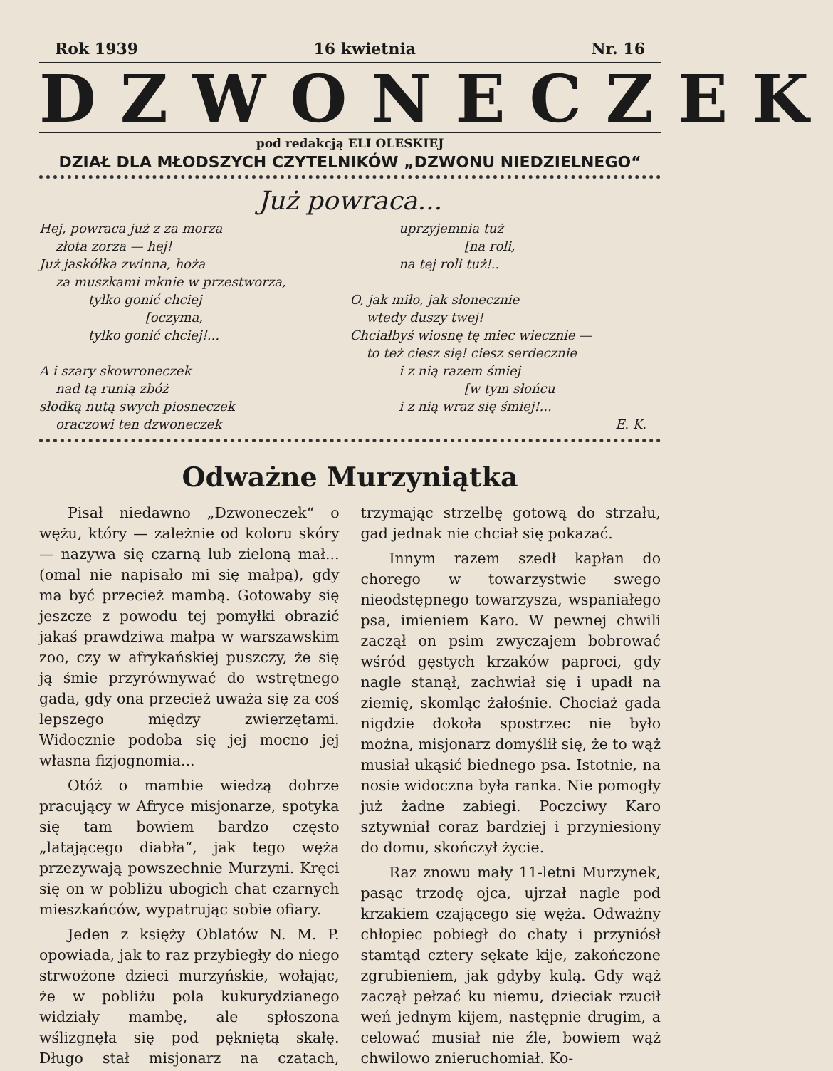Rok 1939 16 kwietnia Nr. 16
DZWONECZEK
pod redakcją ELI OLESKIEJ
DZIAŁ DLA MŁODSZYCH CZYTELNIKÓW „DZWONU NIEDZIELNEGO“
Już powraca...
Hej, powraca już z za morza
złota zorza — hej!
Już jaskółka zwinna, hoża
za muszkami mknie w przestworza,
tylko gonić chciej
[oczyma,
tylko gonić chciej!...
A i szary skowroneczek
nad tą runią zbóż
słodką nutą swych piosneczek
oraczowi ten dzwoneczek
uprzyjemnia tuż
[na roli,
na tej roli tuż!..
O, jak miło, jak słonecznie
wtedy duszy twej!
Chciałbyś wiosnę tę miec wiecznie —
to też ciesz się! ciesz serdecznie
i z nią razem śmiej
[w tym słońcu
i z nią wraz się śmiej!...
E. K.
Odważne Murzyniątka
Pisał niedawno „Dzwoneczek“ o wężu, który — zależnie od koloru skóry — nazywa się czarną lub zieloną mał... (omal nie napisało mi się małpą), gdy ma być przecież mambą. Gotowaby się jeszcze z powodu tej pomyłki obrazić jakaś prawdziwa małpa w warszawskim zoo, czy w afrykańskiej puszczy, że się ją śmie przyrównywać do wstrętnego gada, gdy ona przecież uważa się za coś lepszego między zwierzętami. Widocznie podoba się jej mocno jej własna fizjognomia...
Otóż o mambie wiedzą dobrze pracujący w Afryce misjonarze, spotyka się tam bowiem bardzo często „latającego diabła“, jak tego węża przezywają powszechnie Murzyni. Kręci się on w pobliżu ubogich chat czarnych mieszkańców, wypatrując sobie ofiary.
Jeden z księży Oblatów N. M. P. opowiada, jak to raz przybiegły do niego strwożone dzieci murzyńskie, wołając, że w pobliżu pola kukurydzianego widziały mambę, ale spłoszona wślizgnęła się pod pękniętą skałę. Długo stał misjonarz na czatach, trzymając strzelbę gotową do strzału, gad jednak nie chciał się pokazać.
Innym razem szedł kapłan do chorego w towarzystwie swego nieodstępnego towarzysza, wspaniałego psa, imieniem Karo. W pewnej chwili zaczął on psim zwyczajem bobrować wśród gęstych krzaków paproci, gdy nagle stanął, zachwiał się i upadł na ziemię, skomląc żałośnie. Chociaż gada nigdzie dokoła spostrzec nie było można, misjonarz domyślił się, że to wąż musiał ukąsić biednego psa. Istotnie, na nosie widoczna była ranka. Nie pomogły już żadne zabiegi. Poczciwy Karo sztywniał coraz bardziej i przyniesiony do domu, skończył życie.
Raz znowu mały 11-letni Murzynek, pasąc trzodę ojca, ujrzał nagle pod krzakiem czającego się węża. Odważny chłopiec pobiegł do chaty i przyniósł stamtąd cztery sękate kije, zakończone zgrubieniem, jak gdyby kulą. Gdy wąż zaczął pełzać ku niemu, dzieciak rzucił weń jednym kijem, następnie drugim, a celować musiał nie źle, bowiem wąż chwilowo znieruchomiał. Ko-